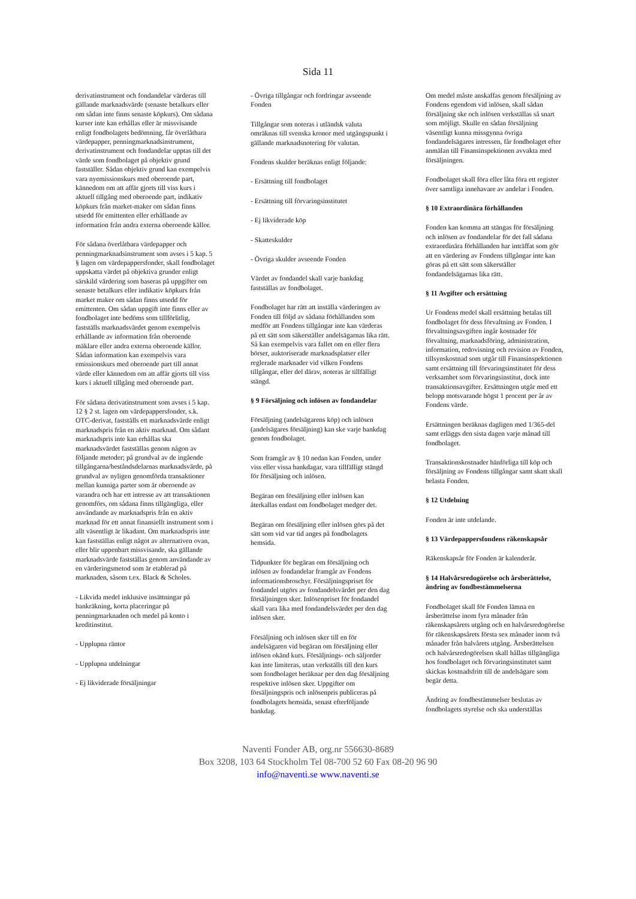Sida 11
derivatinstrument och fondandelar värderas till gällande marknadsvärde (senaste betalkurs eller om sådan inte finns senaste köpkurs). Om sådana kurser inte kan erhållas eller är missvisande enligt fondbolagets bedömning, får överlåtbara värdepapper, penningmarknadsinstrument, derivatinstrument och fondandelar upptas till det värde som fondbolaget på objektiv grund fastställer. Sådan objektiv grund kan exempelvis vara nyemissionskurs med oberoende part, kännedom om att affär gjorts till viss kurs i aktuell tillgång med oberoende part, indikativ köpkurs från market-maker om sådan finns utsedd för emittenten eller erhållande av information från andra externa oberoende källor.
För sådana överlåtbara värdepapper och penningmarknadsinstrument som avses i 5 kap. 5 § lagen om värdepappersfonder, skall fondbolaget uppskatta värdet på objektiva grunder enligt särskild värdering som baseras på uppgifter om senaste betalkurs eller indikativ köpkurs från market maker om sådan finns utsedd för emittenten. Om sådan uppgift inte finns eller av fondbolaget inte bedöms som tillförlitlig, fastställs marknadsvärdet genom exempelvis erhållande av information från oberoende mäklare eller andra externa oberoende källor. Sådan information kan exempelvis vara emissionskurs med oberoende part till annat värde eller kännedom om att affär gjorts till viss kurs i aktuell tillgång med oberoende part.
För sådana derivatinstrument som avses i 5 kap. 12 § 2 st. lagen om värdepappersfonder, s.k. OTC-derivat, fastställs ett marknadsvärde enligt marknadspris från en aktiv marknad. Om sådant marknadspris inte kan erhållas ska marknadsvärdet fastställas genom någon av följande metoder; på grundval av de ingående tillgångarna/beståndsdelarnas marknadsvärde, på grundval av nyligen genomförda transaktioner mellan kunniga parter som är oberoende av varandra och har ett intresse av att transaktionen genomförs, om sådana finns tillgängliga, eller användande av marknadspris från en aktiv marknad för ett annat finansiellt instrument som i allt väsentligt är likadant. Om marknadspris inte kan fastställas enligt något av alternativen ovan, eller blir uppenbart missvisande, ska gällande marknadsvärde fastställas genom användande av en värderingsmetod som är etablerad på marknaden, såsom t.ex. Black & Scholes.
- Likvida medel inklusive insättningar på bankräkning, korta placeringar på penningmarknaden och medel på konto i kreditinstitut.
- Upplupna räntor
- Upplupna utdelningar
- Ej likviderade försäljningar
- Övriga tillgångar och fordringar avseende Fonden
Tillgångar som noteras i utländsk valuta omräknas till svenska kronor med utgångspunkt i gällande marknadsnotering för valutan.
Fondens skulder beräknas enligt följande:
- Ersättning till fondbolaget
- Ersättning till förvaringsinstitutet
- Ej likviderade köp
- Skatteskulder
- Övriga skulder avseende Fonden
Värdet av fondandel skall varje bankdag fastställas av fondbolaget.
Fondbolaget har rätt att inställa värderingen av Fonden till följd av sådana förhållanden som medför att Fondens tillgångar inte kan värderas på ett sätt som säkerställer andelsägarnas lika rätt. Så kan exempelvis vara fallet om en eller flera börser, auktoriserade marknadsplatser eller reglerade marknader vid vilken Fondens tillgångar, eller del därav, noteras är tillfälligt stängd.
§ 9 Försäljning och inlösen av fondandelar
Försäljning (andelsägarens köp) och inlösen (andelsägares försäljning) kan ske varje bankdag genom fondbolaget.
Som framgår av § 10 nedan kan Fonden, under viss eller vissa bankdagar, vara tillfälligt stängd för försäljning och inlösen.
Begäran om försäljning eller inlösen kan återkallas endast om fondbolaget medger det.
Begäran om försäljning eller inlösen görs på det sätt som vid var tid anges på fondbolagets hemsida.
Tidpunkter för begäran om försäljning och inlösen av fondandelar framgår av Fondens informationsbroschyr. Försäljningspriset för fondandel utgörs av fondandelsvärdet per den dag försäljningen sker. Inlösenpriset för fondandel skall vara lika med fondandelsvärdet per den dag inlösen sker.
Försäljning och inlösen sker till en för andelsägaren vid begäran om försäljning eller inlösen okänd kurs. Försäljnings- och säljorder kan inte limiteras, utan verkställs till den kurs som fondbolaget beräknar per den dag försäljning respektive inlösen sker. Uppgifter om försäljningspris och inlösenpris publiceras på fondbolagets hemsida, senast efterföljande bankdag.
Om medel måste anskaffas genom försäljning av Fondens egendom vid inlösen, skall sådan försäljning ske och inlösen verkställas så snart som möjligt. Skulle en sådan försäljning väsentligt kunna missgynna övriga fondandelsägares intressen, får fondbolaget efter anmälan till Finansinspektionen avvakta med försäljningen.
Fondbolaget skall föra eller låta föra ett register över samtliga innehavare av andelar i Fonden.
§ 10 Extraordinära förhållanden
Fonden kan komma att stängas för försäljning och inlösen av fondandelar för det fall sådana extraordinära förhållanden har inträffat som gör att en värdering av Fondens tillgångar inte kan göras på ett sätt som säkerställer fondandelsägarnas lika rätt.
§ 11 Avgifter och ersättning
Ur Fondens medel skall ersättning betalas till fondbolaget för dess förvaltning av Fonden. I förvaltningsavgiften ingår kostnader för förvaltning, marknadsföring, administration, information, redovisning och revision av Fonden, tillsynskostnad som utgår till Finansinspektionen samt ersättning till förvaringsinstitutet för dess verksamhet som förvaringsinstitut, dock inte transaktionsavgifter. Ersättningen utgår med ett belopp motsvarande högst 1 procent per år av Fondens värde.
Ersättningen beräknas dagligen med 1/365-del samt erläggs den sista dagen varje månad till fondbolaget.
Transaktionskostnader hänförliga till köp och försäljning av Fondens tillgångar samt skatt skall belasta Fonden.
§ 12 Utdelning
Fonden är inte utdelande.
§ 13 Värdepappersfondens räkenskapsår
Räkenskapsår för Fonden är kalenderår.
§ 14 Halvårsredogörelse och årsberättelse, ändring av fondbestämmelserna
Fondbolaget skall för Fonden lämna en årsberättelse inom fyra månader från räkenskapsårets utgång och en halvårsredogörelse för räkenskapsårets första sex månader inom två månader från halvårets utgång. Årsberättelsen och halvårsredogörelsen skall hållas tillgängliga hos fondbolaget och förvaringsinstitutet samt skickas kostnadsfritt till de andelsägare som begär detta.
Ändring av fondbestämmelser beslutas av fondbolagets styrelse och ska underställas
Naventi Fonder AB, org.nr 556630-8689
Box 3208, 103 64 Stockholm Tel 08-700 52 60 Fax 08-20 96 90
info@naventi.se www.naventi.se